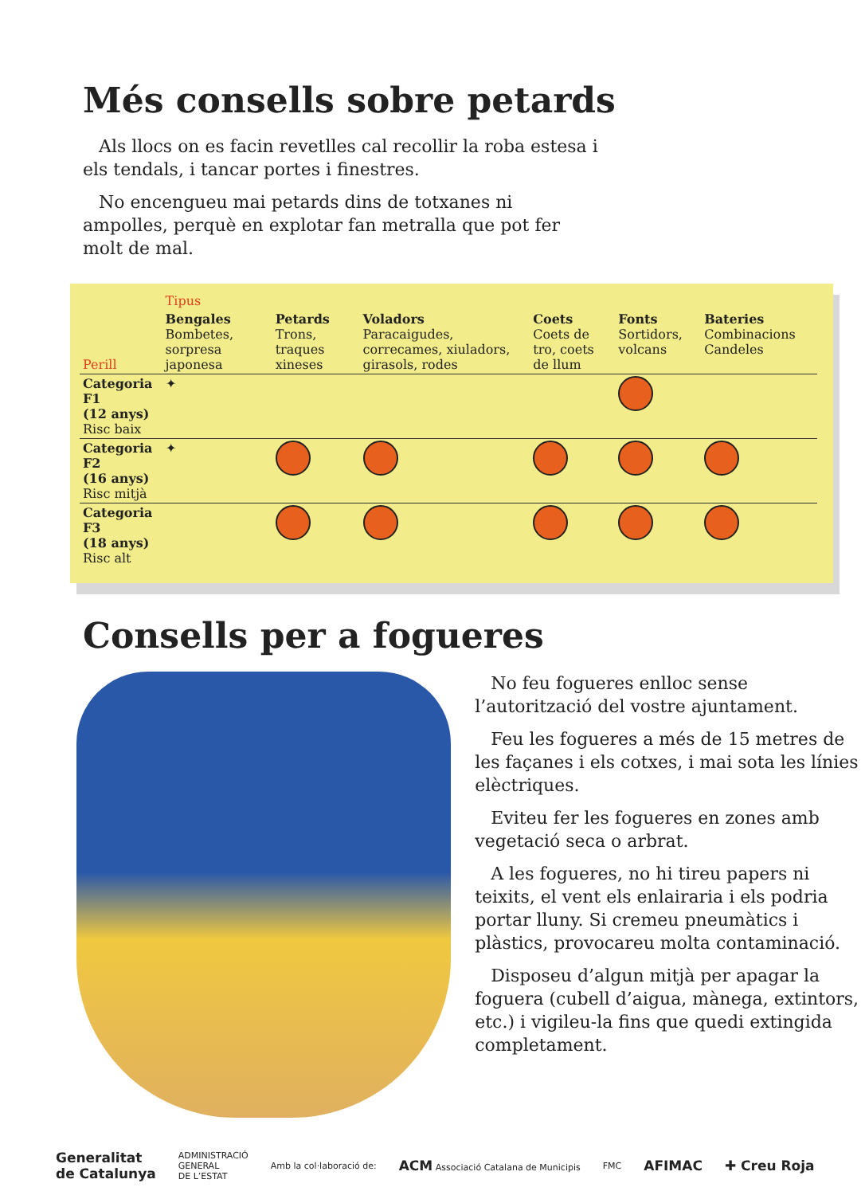Més consells sobre petards
Als llocs on es facin revetlles cal recollir la roba estesa i els tendals, i tancar portes i finestres.
No encengueu mai petards dins de totxanes ni ampolles, perquè en explotar fan metralla que pot fer molt de mal.
| | Tipus | | | | | |
| Perill | Bengales Bombetes, sorpresa japonesa | Petards Trons, traques xineses | Voladors Paracaigudes, correcames, xiuladors, girasols, rodes | Coets Coets de tro, coets de llum | Fonts Sortidors, volcans | Bateries Combinacions Candeles |
| Categoria F1 (12 anys) Risc baix | ✦ | | | | | |
| Categoria F2 (16 anys) Risc mitjà | ✦ | | | | | |
| Categoria F3 (18 anys) Risc alt | | | | | | |
Consells per a fogueres
No feu fogueres enlloc sense l’autorització del vostre ajuntament.
Feu les fogueres a més de 15 metres de les façanes i els cotxes, i mai sota les línies elèctriques.
Eviteu fer les fogueres en zones amb vegetació seca o arbrat.
A les fogueres, no hi tireu papers ni teixits, el vent els enlairaria i els podria portar lluny. Si cremeu pneumàtics i plàstics, provocareu molta contaminació.
Disposeu d’algun mitjà per apagar la foguera (cubell d’aigua, mànega, extintors, etc.) i vigileu-la fins que quedi extingida completament.
Generalitat
de Catalunya ADMINISTRACIÓ
GENERAL
DE L’ESTAT Amb la col·laboració de: ACM Associació Catalana de Municipis FMC AFIMAC ✚ Creu Roja